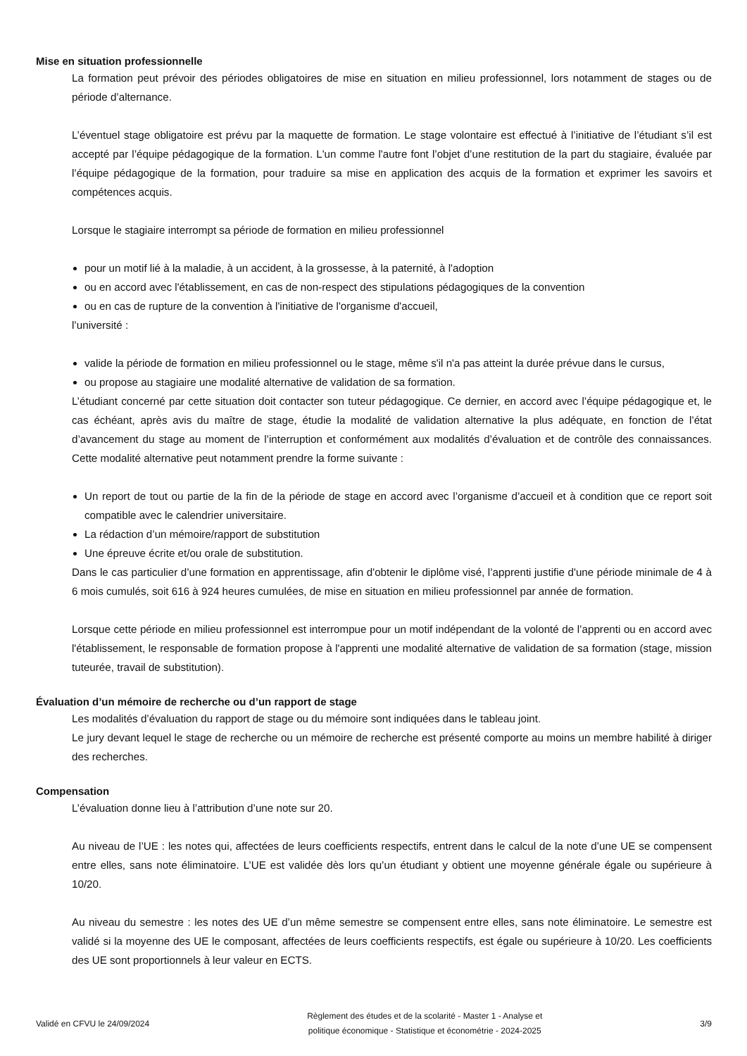Mise en situation professionnelle
La formation peut prévoir des périodes obligatoires de mise en situation en milieu professionnel, lors notamment de stages ou de période d’alternance.
L’éventuel stage obligatoire est prévu par la maquette de formation. Le stage volontaire est effectué à l’initiative de l’étudiant s’il est accepté par l’équipe pédagogique de la formation. L'un comme l'autre font l’objet d’une restitution de la part du stagiaire, évaluée par l’équipe pédagogique de la formation, pour traduire sa mise en application des acquis de la formation et exprimer les savoirs et compétences acquis.
Lorsque le stagiaire interrompt sa période de formation en milieu professionnel
pour un motif lié à la maladie, à un accident, à la grossesse, à la paternité, à l'adoption
ou en accord avec l'établissement, en cas de non-respect des stipulations pédagogiques de la convention
ou en cas de rupture de la convention à l'initiative de l'organisme d'accueil,
l’université :
valide la période de formation en milieu professionnel ou le stage, même s'il n'a pas atteint la durée prévue dans le cursus,
ou propose au stagiaire une modalité alternative de validation de sa formation.
L’étudiant concerné par cette situation doit contacter son tuteur pédagogique. Ce dernier, en accord avec l’équipe pédagogique et, le cas échéant, après avis du maître de stage, étudie la modalité de validation alternative la plus adéquate, en fonction de l’état d’avancement du stage au moment de l’interruption et conformément aux modalités d’évaluation et de contrôle des connaissances. Cette modalité alternative peut notamment prendre la forme suivante :
Un report de tout ou partie de la fin de la période de stage en accord avec l’organisme d’accueil et à condition que ce report soit compatible avec le calendrier universitaire.
La rédaction d’un mémoire/rapport de substitution
Une épreuve écrite et/ou orale de substitution.
Dans le cas particulier d’une formation en apprentissage, afin d'obtenir le diplôme visé, l’apprenti justifie d'une période minimale de 4 à 6 mois cumulés, soit 616 à 924 heures cumulées, de mise en situation en milieu professionnel par année de formation.
Lorsque cette période en milieu professionnel est interrompue pour un motif indépendant de la volonté de l’apprenti ou en accord avec l'établissement, le responsable de formation propose à l'apprenti une modalité alternative de validation de sa formation (stage, mission tuteurée, travail de substitution).
Évaluation d’un mémoire de recherche ou d’un rapport de stage
Les modalités d’évaluation du rapport de stage ou du mémoire sont indiquées dans le tableau joint.
Le jury devant lequel le stage de recherche ou un mémoire de recherche est présenté comporte au moins un membre habilité à diriger des recherches.
Compensation
L’évaluation donne lieu à l’attribution d’une note sur 20.
Au niveau de l’UE : les notes qui, affectées de leurs coefficients respectifs, entrent dans le calcul de la note d’une UE se compensent entre elles, sans note éliminatoire. L’UE est validée dès lors qu’un étudiant y obtient une moyenne générale égale ou supérieure à 10/20.
Au niveau du semestre : les notes des UE d’un même semestre se compensent entre elles, sans note éliminatoire. Le semestre est validé si la moyenne des UE le composant, affectées de leurs coefficients respectifs, est égale ou supérieure à 10/20. Les coefficients des UE sont proportionnels à leur valeur en ECTS.
Validé en CFVU le 24/09/2024
Règlement des études et de la scolarité - Master 1 - Analyse et
politique économique - Statistique et économétrie - 2024-2025
3/9